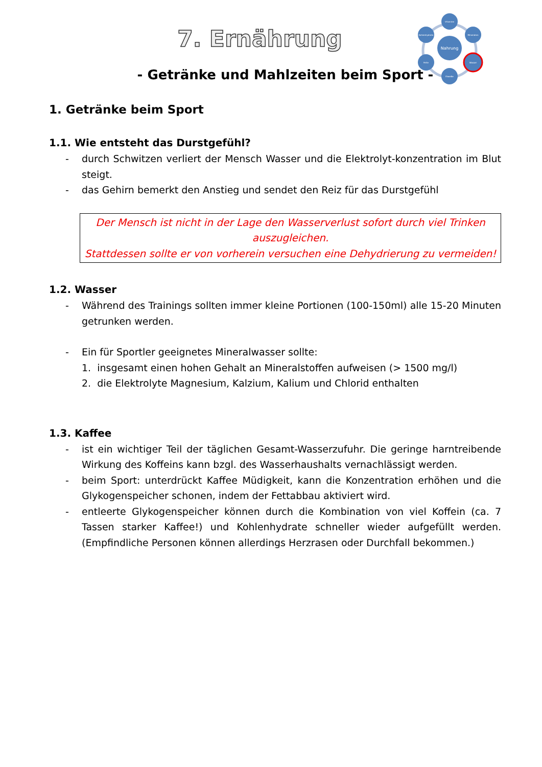Nahrung
Vitamine
Mineralien
Wasser
Eiweiße
Fette
Kohlenhydrate
7. Ernährung
- Getränke und Mahlzeiten beim Sport -
1. Getränke beim Sport
1.1. Wie entsteht das Durstgefühl?
- durch Schwitzen verliert der Mensch Wasser und die Elektrolyt-konzentration im Blut steigt.
- das Gehirn bemerkt den Anstieg und sendet den Reiz für das Durstgefühl
Der Mensch ist nicht in der Lage den Wasserverlust sofort durch viel Trinken auszugleichen.
Stattdessen sollte er von vorherein versuchen eine Dehydrierung zu vermeiden!
1.2. Wasser
- Während des Trainings sollten immer kleine Portionen (100-150ml) alle 15-20 Minuten getrunken werden.
- Ein für Sportler geeignetes Mineralwasser sollte:
1. insgesamt einen hohen Gehalt an Mineralstoffen aufweisen (> 1500 mg/l)
2. die Elektrolyte Magnesium, Kalzium, Kalium und Chlorid enthalten
1.3. Kaffee
- ist ein wichtiger Teil der täglichen Gesamt-Wasserzufuhr. Die geringe harntreibende Wirkung des Koffeins kann bzgl. des Wasserhaushalts vernachlässigt werden.
- beim Sport: unterdrückt Kaffee Müdigkeit, kann die Konzentration erhöhen und die Glykogenspeicher schonen, indem der Fettabbau aktiviert wird.
- entleerte Glykogenspeicher können durch die Kombination von viel Koffein (ca. 7 Tassen starker Kaffee!) und Kohlenhydrate schneller wieder aufgefüllt werden. (Empfindliche Personen können allerdings Herzrasen oder Durchfall bekommen.)